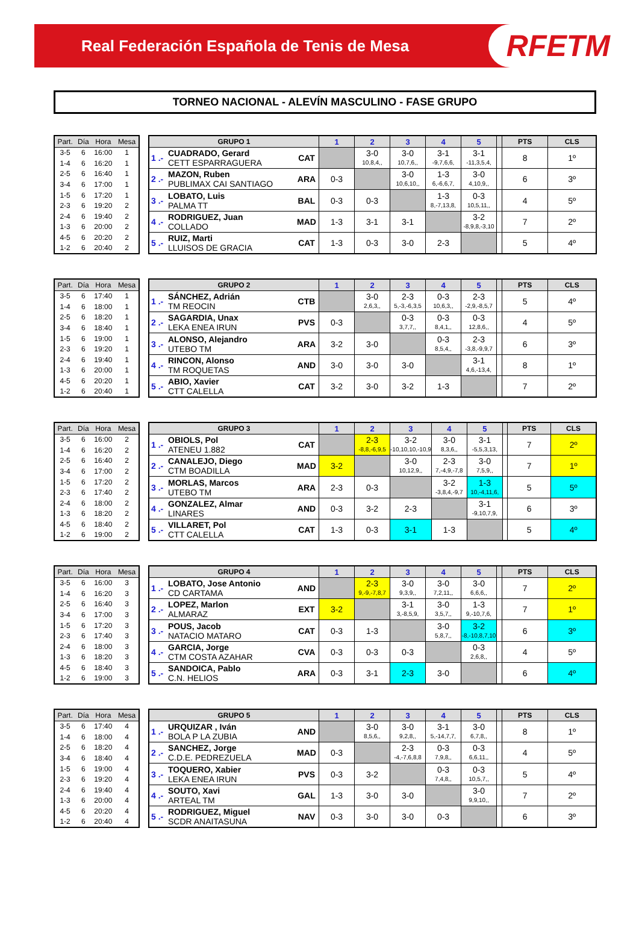Real Federación Española de Tenis de Mesa RFETM
TORNEO NACIONAL - ALEVÍN MASCULINO - FASE GRUPO
| Part. | Día | Hora | Mesa |
| --- | --- | --- | --- |
| 3-5 | 6 | 16:00 | 1 |
| 1-4 | 6 | 16:20 | 1 |
| 2-5 | 6 | 16:40 | 1 |
| 3-4 | 6 | 17:00 | 1 |
| 1-5 | 6 | 17:20 | 1 |
| 2-3 | 6 | 19:20 | 2 |
| 2-4 | 6 | 19:40 | 2 |
| 1-3 | 6 | 20:00 | 2 |
| 4-5 | 6 | 20:20 | 2 |
| 1-2 | 6 | 20:40 | 2 |
| GRUPO 1 | | | 1 | 2 | 3 | 4 | 5 | | PTS | CLS |
| --- | --- | --- | --- | --- | --- | --- | --- | --- | --- | --- |
| 1 .- | CUADRADO, Gerard CETT ESPARRAGUERA | CAT | | 3-0 10,8,4,, | 3-0 10,7,6,, | 3-1 -9,7,6,6, | 3-1 -11,3,5,4, | | 8 | 1º |
| 2 .- | MAZON, Ruben PUBLIMAX CAI SANTIAGO | ARA | 0-3 | | 3-0 10,6,10,, | 1-3 6,-6,6,7, | 3-0 4,10,9,, | | 6 | 3º |
| 3 .- | LOBATO, Luis PALMA TT | BAL | 0-3 | 0-3 | | 1-3 8,-7,13,8, | 0-3 10,5,11,, | | 4 | 5º |
| 4 .- | RODRIGUEZ, Juan COLLADO | MAD | 1-3 | 3-1 | 3-1 | | 3-2 -8,9,8,-3,10 | | 7 | 2º |
| 5 .- | RUIZ, Marti LLUISOS DE GRACIA | CAT | 1-3 | 0-3 | 3-0 | 2-3 | | | 5 | 4º |
| Part. | Día | Hora | Mesa |
| --- | --- | --- | --- |
| 3-5 | 6 | 17:40 | 1 |
| 1-4 | 6 | 18:00 | 1 |
| 2-5 | 6 | 18:20 | 1 |
| 3-4 | 6 | 18:40 | 1 |
| 1-5 | 6 | 19:00 | 1 |
| 2-3 | 6 | 19:20 | 1 |
| 2-4 | 6 | 19:40 | 1 |
| 1-3 | 6 | 20:00 | 1 |
| 4-5 | 6 | 20:20 | 1 |
| 1-2 | 6 | 20:40 | 1 |
| GRUPO 2 | | | 1 | 2 | 3 | 4 | 5 | | PTS | CLS |
| --- | --- | --- | --- | --- | --- | --- | --- | --- | --- | --- |
| 1 .- | SÁNCHEZ, Adrián TM REOCIN | CTB | | 3-0 2,6,3,, | 2-3 5,-3,-6,3,5 | 0-3 10,6,3,, | 2-3 -2,9,-8,5,7 | | 5 | 4º |
| 2 .- | SAGARDIA, Unax LEKA ENEA IRUN | PVS | 0-3 | | 0-3 3,7,7,, | 0-3 8,4,1,, | 0-3 12,8,6,, | | 4 | 5º |
| 3 .- | ALONSO, Alejandro UTEBO TM | ARA | 3-2 | 3-0 | | 0-3 8,5,4,, | 2-3 -3,8,-9,9,7 | | 6 | 3º |
| 4 .- | RINCON, Alonso TM ROQUETAS | AND | 3-0 | 3-0 | 3-0 | | 3-1 4,6,-13,4, | | 8 | 1º |
| 5 .- | ABIO, Xavier CTT CALELLA | CAT | 3-2 | 3-0 | 3-2 | 1-3 | | | 7 | 2º |
| Part. | Día | Hora | Mesa |
| --- | --- | --- | --- |
| 3-5 | 6 | 16:00 | 2 |
| 1-4 | 6 | 16:20 | 2 |
| 2-5 | 6 | 16:40 | 2 |
| 3-4 | 6 | 17:00 | 2 |
| 1-5 | 6 | 17:20 | 2 |
| 2-3 | 6 | 17:40 | 2 |
| 2-4 | 6 | 18:00 | 2 |
| 1-3 | 6 | 18:20 | 2 |
| 4-5 | 6 | 18:40 | 2 |
| 1-2 | 6 | 19:00 | 2 |
| GRUPO 3 | | | 1 | 2 | 3 | 4 | 5 | | PTS | CLS |
| --- | --- | --- | --- | --- | --- | --- | --- | --- | --- | --- |
| 1 .- | OBIOLS, Pol ATENEU 1.882 | CAT | | 2-3 -8,8,-6,9,5 | 3-2 -10,10,10,-10,9 | 3-0 8,3,6,, | 3-1 -5,5,3,13, | | 7 | 2º |
| 2 .- | CANALEJO, Diego CTM BOADILLA | MAD | 3-2 | | 3-0 10,12,9,, | 2-3 7,-4,9,-7,8 | 3-0 7,5,9,, | | 7 | 1º |
| 3 .- | MORLAS, Marcos UTEBO TM | ARA | 2-3 | 0-3 | | 3-2 -3,8,4,-9,7 | 1-3 10,-4,11,6, | | 5 | 5º |
| 4 .- | GONZALEZ, Almar LINARES | AND | 0-3 | 3-2 | 2-3 | | 3-1 -9,10,7,9, | | 6 | 3º |
| 5 .- | VILLARET, Pol CTT CALELLA | CAT | 1-3 | 0-3 | 3-1 | 1-3 | | | 5 | 4º |
| Part. | Día | Hora | Mesa |
| --- | --- | --- | --- |
| 3-5 | 6 | 16:00 | 3 |
| 1-4 | 6 | 16:20 | 3 |
| 2-5 | 6 | 16:40 | 3 |
| 3-4 | 6 | 17:00 | 3 |
| 1-5 | 6 | 17:20 | 3 |
| 2-3 | 6 | 17:40 | 3 |
| 2-4 | 6 | 18:00 | 3 |
| 1-3 | 6 | 18:20 | 3 |
| 4-5 | 6 | 18:40 | 3 |
| 1-2 | 6 | 19:00 | 3 |
| GRUPO 4 | | | 1 | 2 | 3 | 4 | 5 | | PTS | CLS |
| --- | --- | --- | --- | --- | --- | --- | --- | --- | --- | --- |
| 1 .- | LOBATO, Jose Antonio CD CARTAMA | AND | | 2-3 9,-9,-7,8,7 | 3-0 9,3,9,, | 3-0 7,2,11,, | 3-0 6,6,6,, | | 7 | 2º |
| 2 .- | LOPEZ, Marlon ALMARAZ | EXT | 3-2 | | 3-1 3,-8,5,9, | 3-0 3,5,7,, | 1-3 9,-10,7,6, | | 7 | 1º |
| 3 .- | POUS, Jacob NATACIO MATARO | CAT | 0-3 | 1-3 | | 3-0 5,8,7,, | 3-2 -8,-10,8,7,10 | | 6 | 3º |
| 4 .- | GARCIA, Jorge CTM COSTA AZAHAR | CVA | 0-3 | 0-3 | 0-3 | | 0-3 2,6,8,, | | 4 | 5º |
| 5 .- | SANDOICA, Pablo C.N. HELIOS | ARA | 0-3 | 3-1 | 2-3 | 3-0 | | | 6 | 4º |
| Part. | Día | Hora | Mesa |
| --- | --- | --- | --- |
| 3-5 | 6 | 17:40 | 4 |
| 1-4 | 6 | 18:00 | 4 |
| 2-5 | 6 | 18:20 | 4 |
| 3-4 | 6 | 18:40 | 4 |
| 1-5 | 6 | 19:00 | 4 |
| 2-3 | 6 | 19:20 | 4 |
| 2-4 | 6 | 19:40 | 4 |
| 1-3 | 6 | 20:00 | 4 |
| 4-5 | 6 | 20:20 | 4 |
| 1-2 | 6 | 20:40 | 4 |
| GRUPO 5 | | | 1 | 2 | 3 | 4 | 5 | | PTS | CLS |
| --- | --- | --- | --- | --- | --- | --- | --- | --- | --- | --- |
| 1 .- | URQUIZAR , Iván BOLA P LA ZUBIA | AND | | 3-0 8,5,6,, | 3-0 9,2,8,, | 3-1 5,-14,7,7, | 3-0 6,7,8,, | | 8 | 1º |
| 2 .- | SANCHEZ, Jorge C.D.E. PEDREZUELA | MAD | 0-3 | | 2-3 -4,-7,6,8,8 | 0-3 7,9,8,, | 0-3 6,6,11,, | | 4 | 5º |
| 3 .- | TOQUERO, Xabier LEKA ENEA IRUN | PVS | 0-3 | 3-2 | | 0-3 7,4,8,, | 0-3 10,5,7,, | | 5 | 4º |
| 4 .- | SOUTO, Xavi ARTEAL TM | GAL | 1-3 | 3-0 | 3-0 | | 3-0 9,9,10,, | | 7 | 2º |
| 5 .- | RODRIGUEZ, Miguel SCDR ANAITASUNA | NAV | 0-3 | 3-0 | 3-0 | 0-3 | | | 6 | 3º |